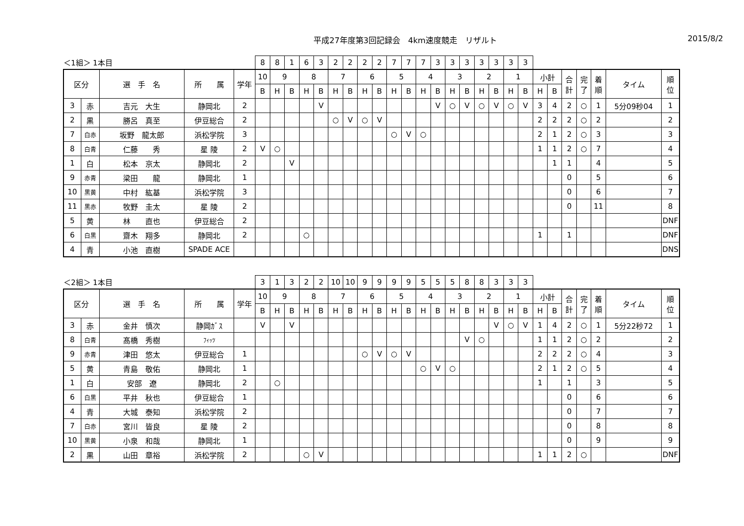平成27年度第3回記録会　4km速度競走　リザルト
2015/8/2
| ＜1組＞ 1本目 | | | | | 8 | 8 | 1 | 6 | 3 | 2 | 2 | 2 | 2 | 7 | 7 | 7 | 3 | 3 | 3 | 3 | 3 | 3 | 3 | | | | | | | |
| 区分 | | 選 手 名 | 所 属 | 学年 | 10 | 9 | | 8 | | 7 | | 6 | | 5 | | 4 | | 3 | | 2 | | 1 | | 小計 | | 合 計 | 完 了 | 着 順 | タイム | 順 位 |
| | | | | | B | H | B | H | B | H | B | H | B | H | B | H | B | H | B | H | B | H | B | H | B | | | | | |
| 3 | 赤 | 吉元 大生 | 静岡北 | 2 | | | | | V | | | | | | | | V | ○ | V | ○ | V | ○ | V | 3 | 4 | 2 | ○ | 1 | 5分09秒04 | 1 |
| 2 | 黒 | 勝呂 真至 | 伊豆総合 | 2 | | | | | | ○ | V | ○ | V | | | | | | | | | | | 2 | 2 | 2 | ○ | 2 | | 2 |
| 7 | 白赤 | 坂野 龍太郎 | 浜松学院 | 3 | | | | | | | | | | ○ | V | ○ | | | | | | | | 2 | 1 | 2 | ○ | 3 | | 3 |
| 8 | 白青 | 仁藤 秀 | 星 陵 | 2 | V | ○ | | | | | | | | | | | | | | | | | | 1 | 1 | 2 | ○ | 7 | | 4 |
| 1 | 白 | 松本 京太 | 静岡北 | 2 | | | V | | | | | | | | | | | | | | | | | | 1 | 1 | | 4 | | 5 |
| 9 | 赤青 | 梁田 龍 | 静岡北 | 1 | | | | | | | | | | | | | | | | | | | | | | 0 | | 5 | | 6 |
| 10 | 黒黄 | 中村 紘基 | 浜松学院 | 3 | | | | | | | | | | | | | | | | | | | | | | 0 | | 6 | | 7 |
| 11 | 黒赤 | 牧野 圭太 | 星 陵 | 2 | | | | | | | | | | | | | | | | | | | | | | 0 | | 11 | | 8 |
| 5 | 黄 | 林 直也 | 伊豆総合 | 2 | | | | | | | | | | | | | | | | | | | | | | | | | | DNF |
| 6 | 白黒 | 齋木 翔多 | 静岡北 | 2 | | | | ○ | | | | | | | | | | | | | | | | 1 | | 1 | | | | DNF |
| 4 | 青 | 小池 直樹 | SPADE ACE | | | | | | | | | | | | | | | | | | | | | | | | | | | DNS |
| ＜2組＞ 1本目 | | | | | 3 | 1 | 3 | 2 | 2 | 10 | 10 | 9 | 9 | 9 | 9 | 5 | 5 | 5 | 8 | 8 | 3 | 3 | 3 | | | | | | | |
| 区分 | | 選 手 名 | 所 属 | 学年 | 10 | 9 | | 8 | | 7 | | 6 | | 5 | | 4 | | 3 | | 2 | | 1 | | 小計 | | 合 計 | 完 了 | 着 順 | タイム | 順 位 |
| | | | | | B | H | B | H | B | H | B | H | B | H | B | H | B | H | B | H | B | H | B | H | B | | | | | |
| 3 | 赤 | 金井 慎次 | 静岡ｶﾞｽ | | V | | V | | | | | | | | | | | | | | V | ○ | V | 1 | 4 | 2 | ○ | 1 | 5分22秒72 | 1 |
| 8 | 白青 | 髙橋 秀樹 | ﾌｨｯﾂ | | | | | | | | | | | | | | | | V | ○ | | | | 1 | 1 | 2 | ○ | 2 | | 2 |
| 9 | 赤青 | 津田 悠太 | 伊豆総合 | 1 | | | | | | | | ○ | V | ○ | V | | | | | | | | | 2 | 2 | 2 | ○ | 4 | | 3 |
| 5 | 黄 | 青島 敬佑 | 静岡北 | 1 | | | | | | | | | | | | ○ | V | ○ | | | | | | 2 | 1 | 2 | ○ | 5 | | 4 |
| 1 | 白 | 安部 遼 | 静岡北 | 2 | | ○ | | | | | | | | | | | | | | | | | | 1 | | 1 | | 3 | | 5 |
| 6 | 白黒 | 平井 秋也 | 伊豆総合 | 1 | | | | | | | | | | | | | | | | | | | | | | 0 | | 6 | | 6 |
| 4 | 青 | 大城 泰知 | 浜松学院 | 2 | | | | | | | | | | | | | | | | | | | | | | 0 | | 7 | | 7 |
| 7 | 白赤 | 宮川 皆良 | 星 陵 | 2 | | | | | | | | | | | | | | | | | | | | | | 0 | | 8 | | 8 |
| 10 | 黒黄 | 小泉 和哉 | 静岡北 | 1 | | | | | | | | | | | | | | | | | | | | | | 0 | | 9 | | 9 |
| 2 | 黒 | 山田 章裕 | 浜松学院 | 2 | | | | ○ | V | | | | | | | | | | | | | | | 1 | 1 | 2 | ○ | | | DNF |